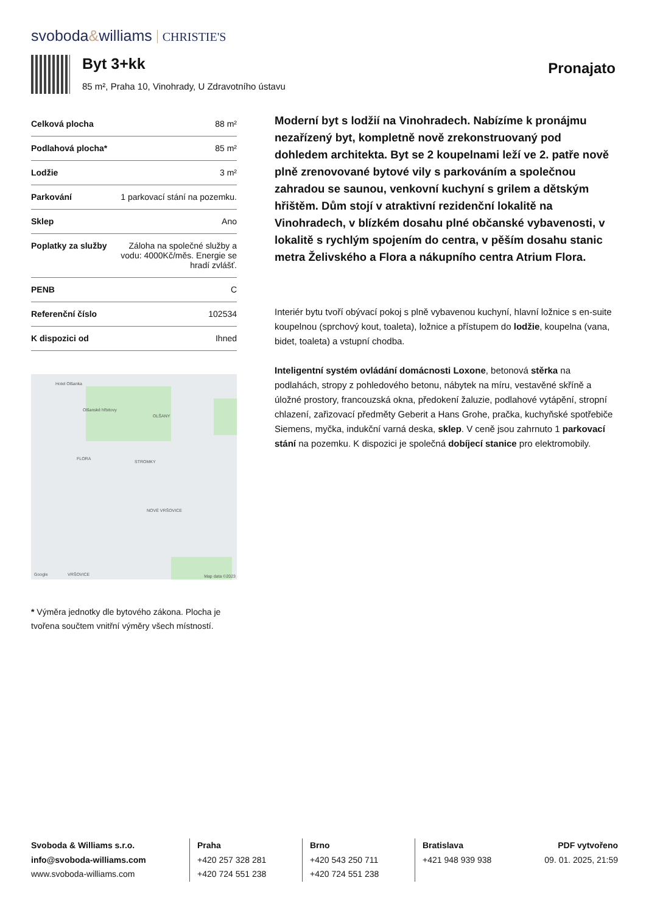svoboda&williams CHRISTIE'S
Byt 3+kk
85 m², Praha 10, Vinohrady, U Zdravotního ústavu
Pronajato
| Celková plocha | 88 m² |
| Podlahová plocha* | 85 m² |
| Lodžie | 3 m² |
| Parkování | 1 parkovací stání na pozemku. |
| Sklep | Ano |
| Poplatky za služby | Záloha na společné služby a vodu: 4000Kč/měs. Energie se hradí zvlášť. |
| PENB | C |
| Referenční číslo | 102534 |
| K dispozici od | Ihned |
Hotel Olšanka
Olšanské hřbitovy
OLŠANY
FLORA
STROMKY
NOVÉ VRŠOVICE
VRŠOVICE Google Map data ©2023
* Výměra jednotky dle bytového zákona. Plocha je tvořena součtem vnitřní výměry všech místností.
Moderní byt s lodžií na Vinohradech. Nabízíme k pronájmu nezařízený byt, kompletně nově zrekonstruovaný pod dohledem architekta. Byt se 2 koupelnami leží ve 2. patře nově plně zrenovované bytové vily s parkováním a společnou zahradou se saunou, venkovní kuchyní s grilem a dětským hřištěm. Dům stojí v atraktivní rezidenční lokalitě na Vinohradech, v blízkém dosahu plné občanské vybavenosti, v lokalitě s rychlým spojením do centra, v pěším dosahu stanic metra Želivského a Flora a nákupního centra Atrium Flora.
Interiér bytu tvoří obývací pokoj s plně vybavenou kuchyní, hlavní ložnice s en-suite koupelnou (sprchový kout, toaleta), ložnice a přístupem do lodžie, koupelna (vana, bidet, toaleta) a vstupní chodba.
Inteligentní systém ovládání domácnosti Loxone, betonová stěrka na podlahách, stropy z pohledového betonu, nábytek na míru, vestavěné skříně a úložné prostory, francouzská okna, předokení žaluzie, podlahové vytápění, stropní chlazení, zařizovací předměty Geberit a Hans Grohe, pračka, kuchyňské spotřebiče Siemens, myčka, indukční varná deska, sklep. V ceně jsou zahrnuto 1 parkovací stání na pozemku. K dispozici je společná dobíjecí stanice pro elektromobily.
Svoboda & Williams s.r.o.
info@svoboda-williams.com
www.svoboda-williams.com
Praha
+420 257 328 281
+420 724 551 238
Brno
+420 543 250 711
+420 724 551 238
Bratislava
+421 948 939 938
PDF vytvořeno
09. 01. 2025, 21:59